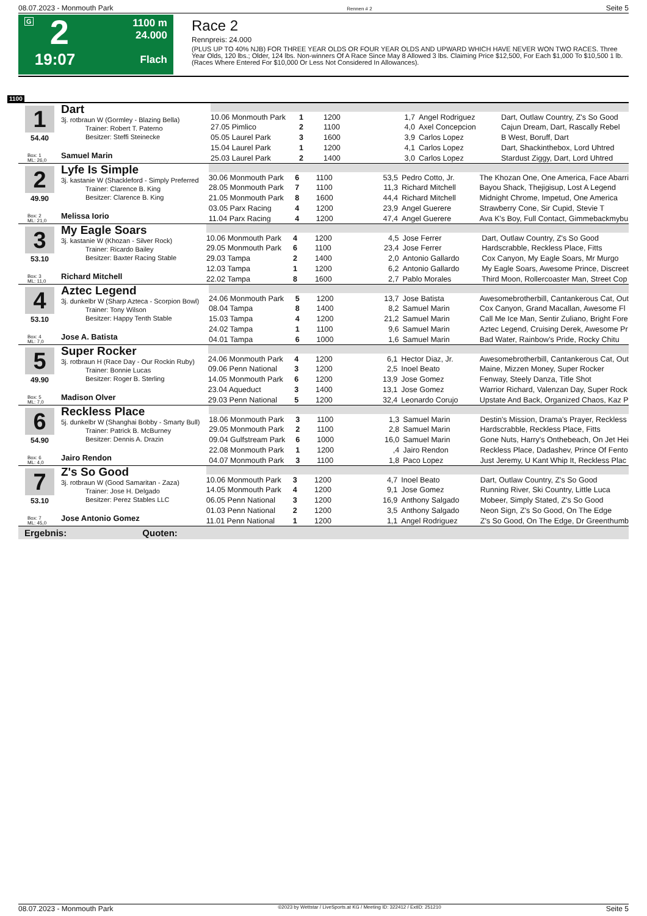08.07.2023 - Monmouth Park Rennen # 2 Seite 5
G
2
19:07
1100 m
24.000
Flach
Race 2
Rennpreis: 24.000
(PLUS UP TO 40% NJB) FOR THREE YEAR OLDS OR FOUR YEAR OLDS AND UPWARD WHICH HAVE NEVER WON TWO RACES. Three Year Olds, 120 lbs.; Older, 124 lbs. Non-winners Of A Race Since May 8 Allowed 3 lbs. Claiming Price $12,500, For Each $1,000 To $10,500 1 lb. (Races Where Entered For $10,000 Or Less Not Considered In Allowances).
1100
| 1 54.40 Box: 1 ML: 26,0 Dart 3j. rotbraun W (Gormley - Blazing Bella) Trainer: Robert T. Paterno Besitzer: Steffi Steinecke Samuel Marin | | | | | | |
| | 10.06 Monmouth Park | 1 | 1200 | 1,7 | Angel Rodriguez | Dart, Outlaw Country, Z's So Good |
| | 27.05 Pimlico | 2 | 1100 | 4,0 | Axel Concepcion | Cajun Dream, Dart, Rascally Rebel |
| | 05.05 Laurel Park | 3 | 1600 | 3,9 | Carlos Lopez | B West, Boruff, Dart |
| | 15.04 Laurel Park | 1 | 1200 | 4,1 | Carlos Lopez | Dart, Shackinthebox, Lord Uhtred |
| | 25.03 Laurel Park | 2 | 1400 | 3,0 | Carlos Lopez | Stardust Ziggy, Dart, Lord Uhtred |
| 2 49.90 Box: 2 ML: 21,0 Lyfe Is Simple 3j. kastanie W (Shackleford - Simply Preferred Trainer: Clarence B. King Besitzer: Clarence B. King Melissa Iorio | | | | | | |
| | 30.06 Monmouth Park | 6 | 1100 | 53,5 | Pedro Cotto, Jr. | The Khozan One, One America, Face Abarri |
| | 28.05 Monmouth Park | 7 | 1100 | 11,3 | Richard Mitchell | Bayou Shack, Thejigisup, Lost A Legend |
| | 21.05 Monmouth Park | 8 | 1600 | 44,4 | Richard Mitchell | Midnight Chrome, Impetud, One America |
| | 03.05 Parx Racing | 4 | 1200 | 23,9 | Angel Guerere | Strawberry Cone, Sir Cupid, Stevie T |
| | 11.04 Parx Racing | 4 | 1200 | 47,4 | Angel Guerere | Ava K's Boy, Full Contact, Gimmebackmybu |
| 3 53.10 Box: 3 ML: 11,0 My Eagle Soars 3j. kastanie W (Khozan - Silver Rock) Trainer: Ricardo Bailey Besitzer: Baxter Racing Stable Richard Mitchell | | | | | | |
| | 10.06 Monmouth Park | 4 | 1200 | 4,5 | Jose Ferrer | Dart, Outlaw Country, Z's So Good |
| | 29.05 Monmouth Park | 6 | 1100 | 23,4 | Jose Ferrer | Hardscrabble, Reckless Place, Fitts |
| | 29.03 Tampa | 2 | 1400 | 2,0 | Antonio Gallardo | Cox Canyon, My Eagle Soars, Mr Murgo |
| | 12.03 Tampa | 1 | 1200 | 6,2 | Antonio Gallardo | My Eagle Soars, Awesome Prince, Discreet |
| | 22.02 Tampa | 8 | 1600 | 2,7 | Pablo Morales | Third Moon, Rollercoaster Man, Street Cop |
| 4 53.10 Box: 4 ML: 7,0 Aztec Legend 3j. dunkelbr W (Sharp Azteca - Scorpion Bowl) Trainer: Tony Wilson Besitzer: Happy Tenth Stable Jose A. Batista | | | | | | |
| | 24.06 Monmouth Park | 5 | 1200 | 13,7 | Jose Batista | Awesomebrotherbill, Cantankerous Cat, Out |
| | 08.04 Tampa | 8 | 1400 | 8,2 | Samuel Marin | Cox Canyon, Grand Macallan, Awesome Fl |
| | 15.03 Tampa | 4 | 1200 | 21,2 | Samuel Marin | Call Me Ice Man, Sentir Zuliano, Bright Fore |
| | 24.02 Tampa | 1 | 1100 | 9,6 | Samuel Marin | Aztec Legend, Cruising Derek, Awesome Pr |
| | 04.01 Tampa | 6 | 1000 | 1,6 | Samuel Marin | Bad Water, Rainbow's Pride, Rocky Chitu |
| 5 49.90 Box: 5 ML: 7,0 Super Rocker 3j. rotbraun H (Race Day - Our Rockin Ruby) Trainer: Bonnie Lucas Besitzer: Roger B. Sterling Madison Olver | | | | | | |
| | 24.06 Monmouth Park | 4 | 1200 | 6,1 | Hector Diaz, Jr. | Awesomebrotherbill, Cantankerous Cat, Out |
| | 09.06 Penn National | 3 | 1200 | 2,5 | Inoel Beato | Maine, Mizzen Money, Super Rocker |
| | 14.05 Monmouth Park | 6 | 1200 | 13,9 | Jose Gomez | Fenway, Steely Danza, Title Shot |
| | 23.04 Aqueduct | 3 | 1400 | 13,1 | Jose Gomez | Warrior Richard, Valenzan Day, Super Rock |
| | 29.03 Penn National | 5 | 1200 | 32,4 | Leonardo Corujo | Upstate And Back, Organized Chaos, Kaz P |
| 6 54.90 Box: 6 ML: 4,0 Reckless Place 5j. dunkelbr W (Shanghai Bobby - Smarty Bull) Trainer: Patrick B. McBurney Besitzer: Dennis A. Drazin Jairo Rendon | | | | | | |
| | 18.06 Monmouth Park | 3 | 1100 | 1,3 | Samuel Marin | Destin's Mission, Drama's Prayer, Reckless |
| | 29.05 Monmouth Park | 2 | 1100 | 2,8 | Samuel Marin | Hardscrabble, Reckless Place, Fitts |
| | 09.04 Gulfstream Park | 6 | 1000 | 16,0 | Samuel Marin | Gone Nuts, Harry's Onthebeach, On Jet Hei |
| | 22.08 Monmouth Park | 1 | 1200 | ,4 | Jairo Rendon | Reckless Place, Dadashev, Prince Of Fento |
| | 04.07 Monmouth Park | 3 | 1100 | 1,8 | Paco Lopez | Just Jeremy, U Kant Whip It, Reckless Plac |
| 7 53.10 Box: 7 ML: 45,0 Z's So Good 3j. rotbraun W (Good Samaritan - Zaza) Trainer: Jose H. Delgado Besitzer: Perez Stables LLC Jose Antonio Gomez | | | | | | |
| | 10.06 Monmouth Park | 3 | 1200 | 4,7 | Inoel Beato | Dart, Outlaw Country, Z's So Good |
| | 14.05 Monmouth Park | 4 | 1200 | 9,1 | Jose Gomez | Running River, Ski Country, Little Luca |
| | 06.05 Penn National | 3 | 1200 | 16,9 | Anthony Salgado | Mobeer, Simply Stated, Z's So Good |
| | 01.03 Penn National | 2 | 1200 | 3,5 | Anthony Salgado | Neon Sign, Z's So Good, On The Edge |
| | 11.01 Penn National | 1 | 1200 | 1,1 | Angel Rodriguez | Z's So Good, On The Edge, Dr Greenthumb |
Ergebnis: Quoten:
08.07.2023 - Monmouth Park ©2023 by Wettstar / LiveSports.at KG / Meeting ID: 322412 / ExtID: 251210 Seite 5